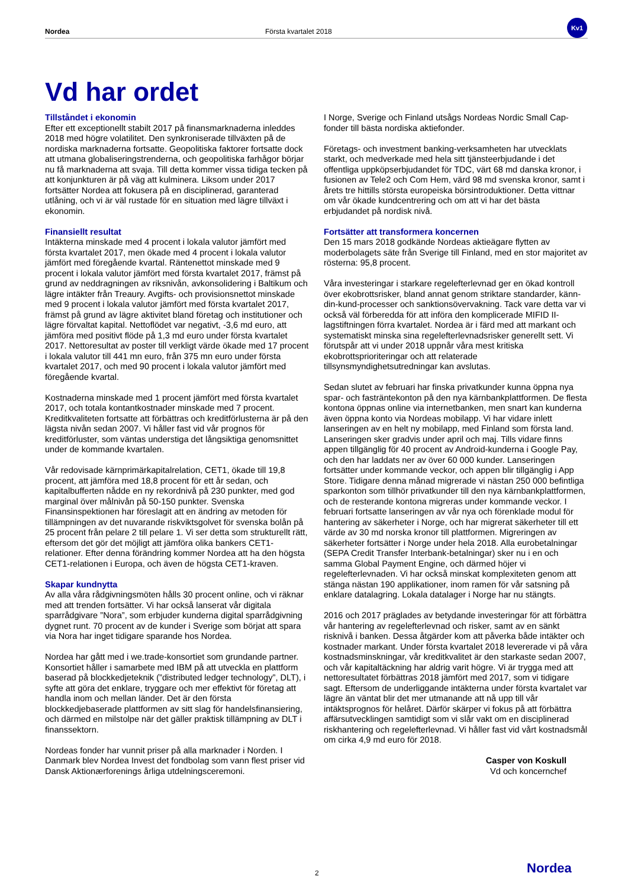Nordea Första kvartalet 2018
Kv1
Vd har ordet
Tillståndet i ekonomin
Efter ett exceptionellt stabilt 2017 på finansmarknaderna inleddes 2018 med högre volatilitet. Den synkroniserade tillväxten på de nordiska marknaderna fortsatte. Geopolitiska faktorer fortsatte dock att utmana globaliseringstrenderna, och geopolitiska farhågor börjar nu få marknaderna att svaja. Till detta kommer vissa tidiga tecken på att konjunkturen är på väg att kulminera. Liksom under 2017 fortsätter Nordea att fokusera på en disciplinerad, garanterad utlåning, och vi är väl rustade för en situation med lägre tillväxt i ekonomin.
Finansiellt resultat
Intäkterna minskade med 4 procent i lokala valutor jämfört med första kvartalet 2017, men ökade med 4 procent i lokala valutor jämfört med föregående kvartal. Räntenettot minskade med 9 procent i lokala valutor jämfört med första kvartalet 2017, främst på grund av neddragningen av riksnivån, avkonsolidering i Baltikum och lägre intäkter från Treaury. Avgifts- och provisionsnettot minskade med 9 procent i lokala valutor jämfört med första kvartalet 2017, främst på grund av lägre aktivitet bland företag och institutioner och lägre förvaltat kapital. Nettoflödet var negativt, -3,6 md euro, att jämföra med positivt flöde på 1,3 md euro under första kvartalet 2017. Nettoresultat av poster till verkligt värde ökade med 17 procent i lokala valutor till 441 mn euro, från 375 mn euro under första kvartalet 2017, och med 90 procent i lokala valutor jämfört med föregående kvartal.
Kostnaderna minskade med 1 procent jämfört med första kvartalet 2017, och totala kontantkostnader minskade med 7 procent. Kreditkvaliteten fortsatte att förbättras och kreditförlusterna är på den lägsta nivån sedan 2007. Vi håller fast vid vår prognos för kreditförluster, som väntas understiga det långsiktiga genomsnittet under de kommande kvartalen.
Vår redovisade kärnprimärkapitalrelation, CET1, ökade till 19,8 procent, att jämföra med 18,8 procent för ett år sedan, och kapitalbufferten nådde en ny rekordnivå på 230 punkter, med god marginal över målnivån på 50-150 punkter. Svenska Finansinspektionen har föreslagit att en ändring av metoden för tillämpningen av det nuvarande riskviktsgolvet för svenska bolån på 25 procent från pelare 2 till pelare 1. Vi ser detta som strukturellt rätt, eftersom det gör det möjligt att jämföra olika bankers CET1-relationer. Efter denna förändring kommer Nordea att ha den högsta CET1-relationen i Europa, och även de högsta CET1-kraven.
Skapar kundnytta
Av alla våra rådgivningsmöten hålls 30 procent online, och vi räknar med att trenden fortsätter. Vi har också lanserat vår digitala sparrådgivare ”Nora”, som erbjuder kunderna digital sparrådgivning dygnet runt. 70 procent av de kunder i Sverige som börjat att spara via Nora har inget tidigare sparande hos Nordea.
Nordea har gått med i we.trade-konsortiet som grundande partner. Konsortiet håller i samarbete med IBM på att utveckla en plattform baserad på blockkedjeteknik (”distributed ledger technology”, DLT), i syfte att göra det enklare, tryggare och mer effektivt för företag att handla inom och mellan länder. Det är den första blockkedjebaserade plattformen av sitt slag för handelsfinansiering, och därmed en milstolpe när det gäller praktisk tillämpning av DLT i finanssektorn.
Nordeas fonder har vunnit priser på alla marknader i Norden. I Danmark blev Nordea Invest det fondbolag som vann flest priser vid Dansk Aktionærforenings årliga utdelningsceremoni.
I Norge, Sverige och Finland utsågs Nordeas Nordic Small Cap-fonder till bästa nordiska aktiefonder.
Företags- och investment banking-verksamheten har utvecklats starkt, och medverkade med hela sitt tjänsteerbjudande i det offentliga uppköpserbjudandet för TDC, värt 68 md danska kronor, i fusionen av Tele2 och Com Hem, värd 98 md svenska kronor, samt i årets tre hittills största europeiska börsintroduktioner. Detta vittnar om vår ökade kundcentrering och om att vi har det bästa erbjudandet på nordisk nivå.
Fortsätter att transformera koncernen
Den 15 mars 2018 godkände Nordeas aktieägare flytten av moderbolagets säte från Sverige till Finland, med en stor majoritet av rösterna: 95,8 procent.
Våra investeringar i starkare regelefterlevnad ger en ökad kontroll över ekobrottsrisker, bland annat genom striktare standarder, känn-din-kund-processer och sanktionsövervakning. Tack vare detta var vi också väl förberedda för att införa den komplicerade MIFID II-lagstiftningen förra kvartalet. Nordea är i färd med att markant och systematiskt minska sina regelefterlevnadsrisker generellt sett. Vi förutspår att vi under 2018 uppnår våra mest kritiska ekobrottsprioriteringar och att relaterade tillsynsmyndighetsutredningar kan avslutas.
Sedan slutet av februari har finska privatkunder kunna öppna nya spar- och fasträntekonton på den nya kärnbankplattformen. De flesta kontona öppnas online via internetbanken, men snart kan kunderna även öppna konto via Nordeas mobilapp. Vi har vidare inlett lanseringen av en helt ny mobilapp, med Finland som första land. Lanseringen sker gradvis under april och maj. Tills vidare finns appen tillgänglig för 40 procent av Android-kunderna i Google Pay, och den har laddats ner av över 60 000 kunder. Lanseringen fortsätter under kommande veckor, och appen blir tillgänglig i App Store. Tidigare denna månad migrerade vi nästan 250 000 befintliga sparkonton som tillhör privatkunder till den nya kärnbankplattformen, och de resterande kontona migreras under kommande veckor. I februari fortsatte lanseringen av vår nya och förenklade modul för hantering av säkerheter i Norge, och har migrerat säkerheter till ett värde av 30 md norska kronor till plattformen. Migreringen av säkerheter fortsätter i Norge under hela 2018. Alla eurobetalningar (SEPA Credit Transfer Interbank-betalningar) sker nu i en och samma Global Payment Engine, och därmed höjer vi regelefterlevnaden. Vi har också minskat komplexiteten genom att stänga nästan 190 applikationer, inom ramen för vår satsning på enklare datalagring. Lokala datalager i Norge har nu stängts.
2016 och 2017 präglades av betydande investeringar för att förbättra vår hantering av regelefterlevnad och risker, samt av en sänkt risknivå i banken. Dessa åtgärder kom att påverka både intäkter och kostnader markant. Under första kvartalet 2018 levererade vi på våra kostnadsminskningar, vår kreditkvalitet är den starkaste sedan 2007, och vår kapitaltäckning har aldrig varit högre. Vi är trygga med att nettoresultatet förbättras 2018 jämfört med 2017, som vi tidigare sagt. Eftersom de underliggande intäkterna under första kvartalet var lägre än väntat blir det mer utmanande att nå upp till vår intäktsprognos för helåret. Därför skärper vi fokus på att förbättra affärsutvecklingen samtidigt som vi slår vakt om en disciplinerad riskhantering och regelefterlevnad. Vi håller fast vid vårt kostnadsmål om cirka 4,9 md euro för 2018.
Casper von Koskull
Vd och koncernchef
2 Nordea